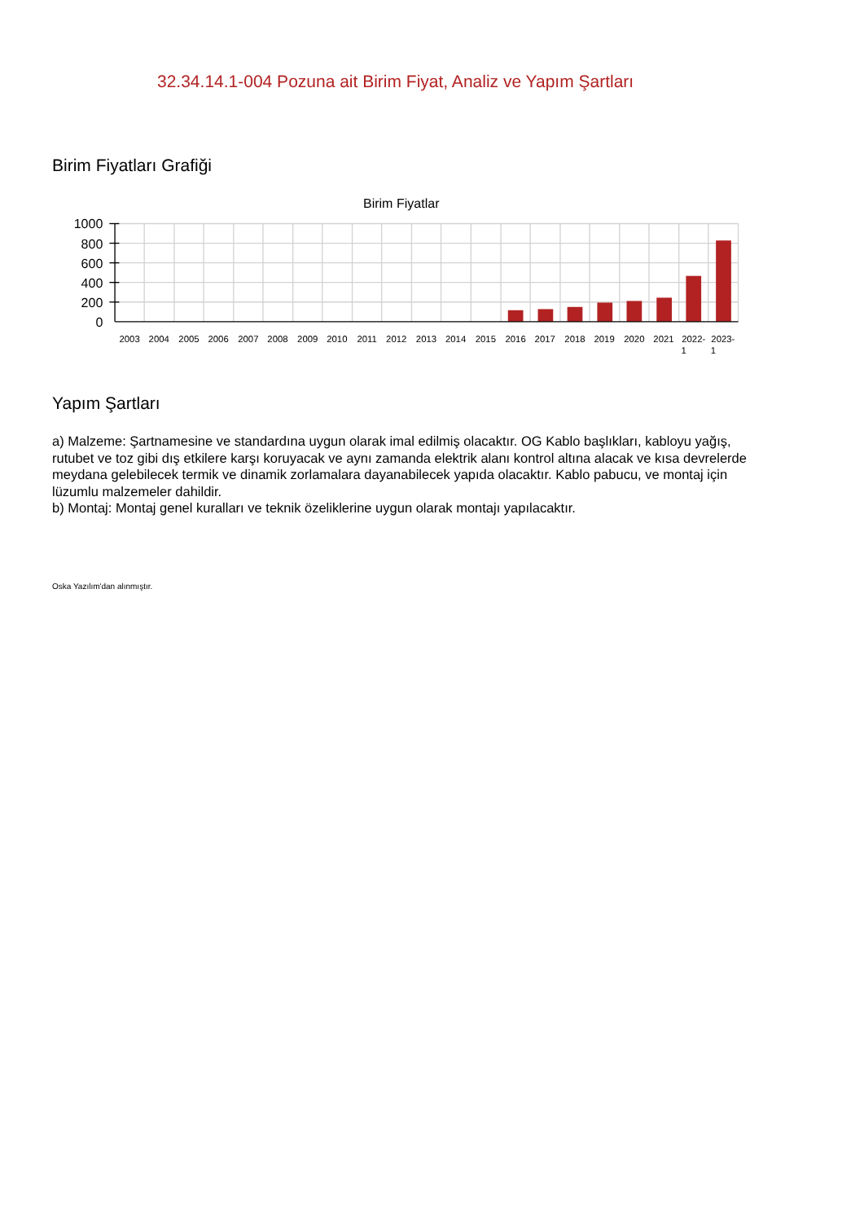32.34.14.1-004 Pozuna ait Birim Fiyat, Analiz ve Yapım Şartları
Birim Fiyatları Grafiği
Birim Fiyatlar
1000
800
600
400
200
0
2003
2004
2005
2006
2007
2008
2009
2010
2011
2012
2013
2014
2015
2016
2017
2018
2019
2020
2021
2022-
1
2023-
1
Yapım Şartları
a) Malzeme: Şartnamesine ve standardına uygun olarak imal edilmiş olacaktır. OG Kablo başlıkları, kabloyu yağış, rutubet ve toz gibi dış etkilere karşı koruyacak ve aynı zamanda elektrik alanı kontrol altına alacak ve kısa devrelerde meydana gelebilecek termik ve dinamik zorlamalara dayanabilecek yapıda olacaktır. Kablo pabucu, ve montaj için lüzumlu malzemeler dahildir.
b) Montaj: Montaj genel kuralları ve teknik özeliklerine uygun olarak montajı yapılacaktır.
Oska Yazılım'dan alınmıştır.